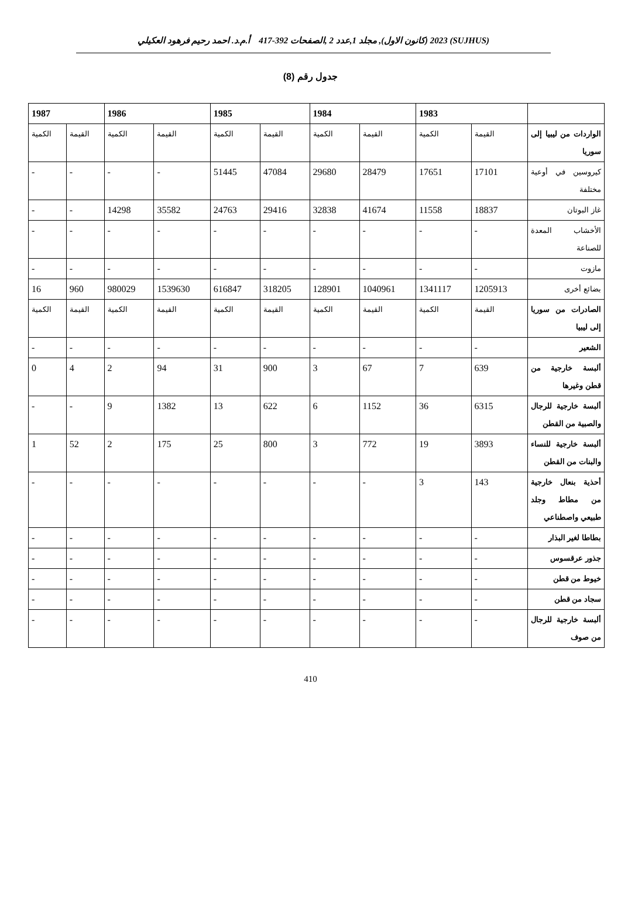(SUJHUS) 2023 (كانون الاول), مجلد 1,عدد 2 ,الصفحات 392-417 أ.م.د. احمد رحيم فرهود العكيلي
جدول رقم (8)
| | 1983 | | 1984 | | 1985 | | 1986 | | 1987 | |
| --- | --- | --- | --- | --- | --- | --- | --- | --- | --- | --- |
| الواردات من ليبيا إلى سوريا | القيمة | الكمية | القيمة | الكمية | القيمة | الكمية | القيمة | الكمية | القيمة | الكمية |
| كيروسين في أوعية مختلفة | 17101 | 17651 | 28479 | 29680 | 47084 | 51445 | - | - | - | - |
| غاز البوتان | 18837 | 11558 | 41674 | 32838 | 29416 | 24763 | 35582 | 14298 | - | - |
| الأخشاب المعدة للصناعة | - | - | - | - | - | - | - | - | - | - |
| مازوت | - | - | - | - | - | - | - | - | - | - |
| بضائع أخرى | 1205913 | 1341117 | 1040961 | 128901 | 318205 | 616847 | 1539630 | 980029 | 960 | 16 |
| الصادرات من سوريا إلى ليبيا | القيمة | الكمية | القيمة | الكمية | القيمة | الكمية | القيمة | الكمية | القيمة | الكمية |
| الشعير | - | - | - | - | - | - | - | - | - | - |
| ألبسة خارجية من قطن وغيرها | 639 | 7 | 67 | 3 | 900 | 31 | 94 | 2 | 4 | 0 |
| ألبسة خارجية للرجال والصبية من القطن | 6315 | 36 | 1152 | 6 | 622 | 13 | 1382 | 9 | - | - |
| ألبسة خارجية للنساء والبنات من القطن | 3893 | 19 | 772 | 3 | 800 | 25 | 175 | 2 | 52 | 1 |
| أحذية بنعال خارجية من مطاط وجلد طبيعي واصطناعي | 143 | 3 | - | - | - | - | - | - | - | - |
| بطاطا لغير البذار | - | - | - | - | - | - | - | - | - | - |
| جذور عرقسوس | - | - | - | - | - | - | - | - | - | - |
| خيوط من قطن | - | - | - | - | - | - | - | - | - | - |
| سجاد من قطن | - | - | - | - | - | - | - | - | - | - |
| ألبسة خارجية للرجال من صوف | - | - | - | - | - | - | - | - | - | - |
410